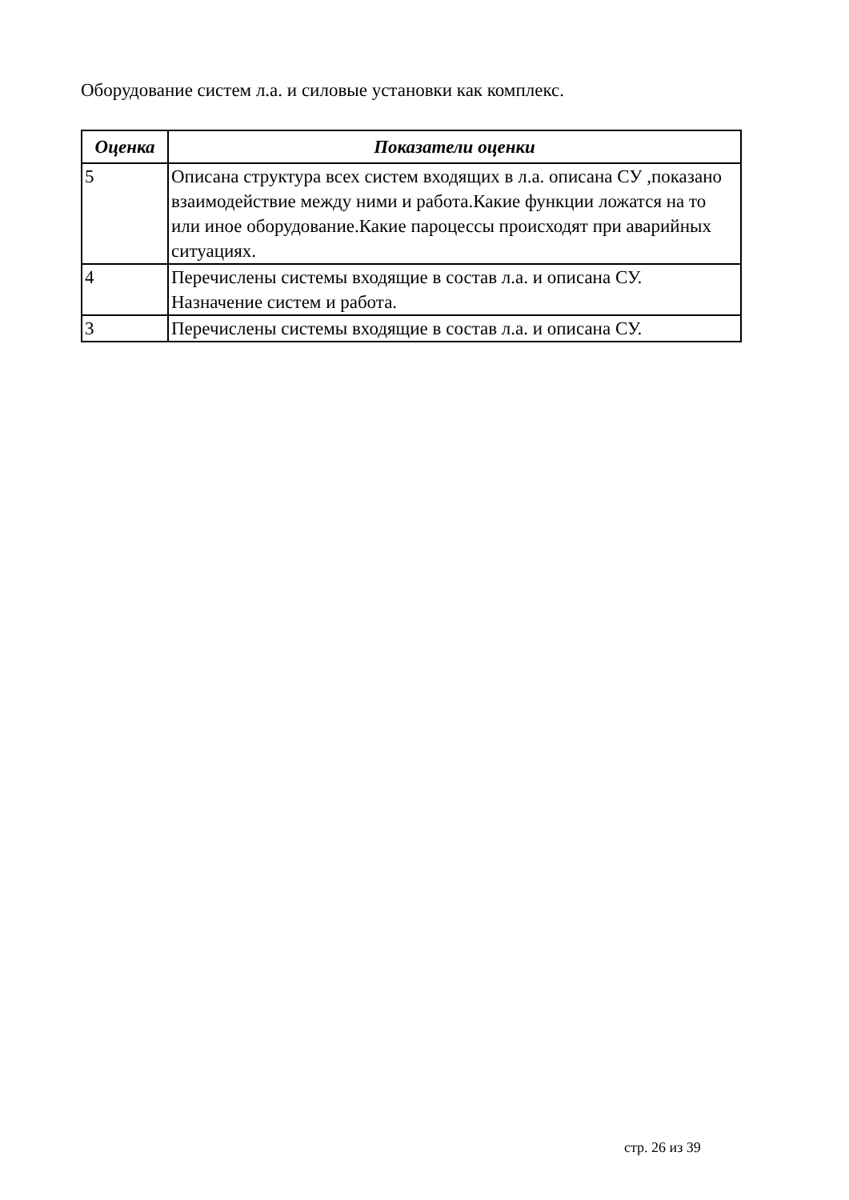Оборудование систем л.а. и силовые установки как комплекс.
| Оценка | Показатели оценки |
| --- | --- |
| 5 | Описана структура всех систем входящих в л.а. описана СУ ,показано взаимодействие между ними и работа.Какие функции ложатся на то или иное оборудование.Какие пароцессы происходят при аварийных ситуациях. |
| 4 | Перечислены системы входящие в состав л.а. и описана СУ. Назначение систем и работа. |
| 3 | Перечислены системы входящие в состав л.а. и описана СУ. |
стр. 26 из 39